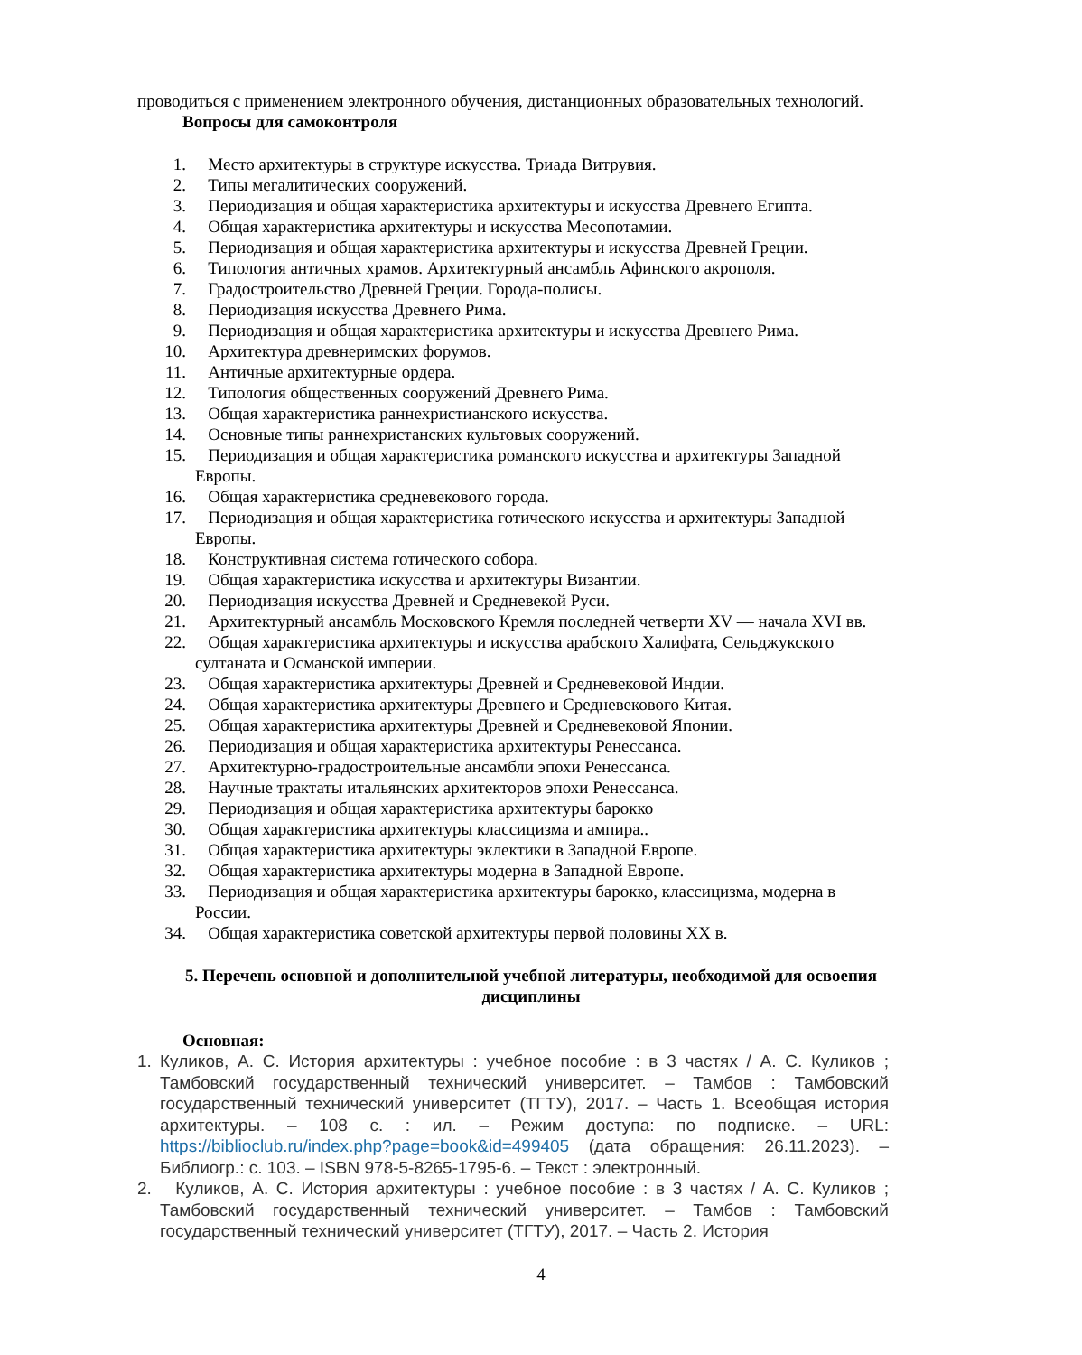проводиться с применением электронного обучения, дистанционных образовательных технологий.
Вопросы для самоконтроля
1. Место архитектуры в структуре искусства. Триада Витрувия.
2. Типы мегалитических сооружений.
3. Периодизация и общая характеристика архитектуры и искусства Древнего Египта.
4. Общая характеристика архитектуры и искусства Месопотамии.
5. Периодизация и общая характеристика архитектуры и искусства Древней Греции.
6. Типология античных храмов. Архитектурный ансамбль Афинского акрополя.
7. Градостроительство Древней Греции. Города-полисы.
8. Периодизация искусства Древнего Рима.
9. Периодизация и общая характеристика архитектуры и искусства Древнего Рима.
10. Архитектура древнеримских форумов.
11. Античные архитектурные ордера.
12. Типология общественных сооружений Древнего Рима.
13. Общая характеристика раннехристианского искусства.
14. Основные типы раннехристанских культовых сооружений.
15. Периодизация и общая характеристика романского искусства и архитектуры Западной Европы.
16. Общая характеристика средневекового города.
17. Периодизация и общая характеристика готического искусства и архитектуры Западной Европы.
18. Конструктивная система готического собора.
19. Общая характеристика искусства и архитектуры Византии.
20. Периодизация искусства Древней и Средневекой Руси.
21. Архитектурный ансамбль Московского Кремля последней четверти XV — начала XVI вв.
22. Общая характеристика архитектуры и искусства арабского Халифата, Сельджукского султаната и Османской империи.
23. Общая характеристика архитектуры Древней и Средневековой Индии.
24. Общая характеристика архитектуры Древнего и Средневекового Китая.
25. Общая характеристика архитектуры Древней и Средневековой Японии.
26. Периодизация и общая характеристика архитектуры Ренессанса.
27. Архитектурно-градостроительные ансамбли эпохи Ренессанса.
28. Научные трактаты итальянских архитекторов эпохи Ренессанса.
29. Периодизация и общая характеристика архитектуры барокко
30. Общая характеристика архитектуры классицизма и ампира..
31. Общая характеристика архитектуры эклектики в Западной Европе.
32. Общая характеристика архитектуры модерна в Западной Европе.
33. Периодизация и общая характеристика архитектуры барокко, классицизма, модерна в России.
34. Общая характеристика советской архитектуры первой половины XX в.
5. Перечень основной и дополнительной учебной литературы, необходимой для освоения дисциплины
Основная:
1. Куликов, А. С. История архитектуры : учебное пособие : в 3 частях / А. С. Куликов ; Тамбовский государственный технический университет. – Тамбов : Тамбовский государственный технический университет (ТГТУ), 2017. – Часть 1. Всеобщая история архитектуры. – 108 с. : ил. – Режим доступа: по подписке. – URL: https://biblioclub.ru/index.php?page=book&id=499405 (дата обращения: 26.11.2023). – Библиогр.: с. 103. – ISBN 978-5-8265-1795-6. – Текст : электронный.
2. Куликов, А. С. История архитектуры : учебное пособие : в 3 частях / А. С. Куликов ; Тамбовский государственный технический университет. – Тамбов : Тамбовский государственный технический университет (ТГТУ), 2017. – Часть 2. История
4